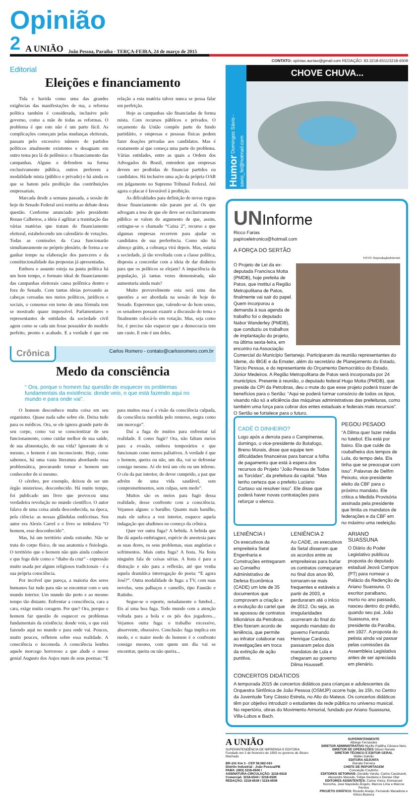Opinião
2 A UNIÃO João Pessoa, Paraíba - TERÇA-FEIRA, 24 de março de 2015
CONTATO: opiniao.auniao@gmail.com REDAÇÃO: 83.3218-6511/3218-6509
Editorial
Eleições e financiamento
Tida e havida como uma das grandes exigências das manifestações de rua, a reforma política também é considerada, inclusive pelo governo, como a mãe de todas as reformas. O problema é que este não é um parto fácil. As complicações começam pelas mudanças eleitorais, passam pelo excessivo número de partidos políticos atualmente existentes e desaguam em outro tema pra lá de polêmico: o financiamento das campanhas. Alguns o defendem na forma exclusivamente pública, outros preferem a modalidade mista (público e privado) e há ainda os que se batem pela proibição das contribuições empresariais.
Marcada desde a semana passada, a sessão de hoje do Senado Federal será restrita ao debate desta questão. Conforme anunciado pelo presidente Renan Calheiros, a ideia é agilizar a tramitação das várias matérias que tratam do financiamento eleitoral, estabelecendo um calendário de votações. Todas as comissões da Casa funcionarão simultaneamente no próprio plenário, de forma a se ganhar tempo na elaboração dos pareceres e da constitucionalidade das propostas já apresentadas.
Embora o assunto esteja na pauta política há um bom tempo, o formato ideal de financiamento das campanhas eleitorais causa polêmica dentro e fora do Senado. Com tantas ideias povoando as cabeças coroadas nos meios políticos, jurídicos e sociais, o consenso em torno de uma fórmula tem se mostrado quase impossível. Parlamentares e representantes de entidades da sociedade civil agem como se cada um fosse possuidor do modelo perfeito, pronto e acabado. E a verdade é que em relação a esta matéria talvez nunca se possa falar em perfeição.
Hoje as campanhas são financiadas de forma mista. Com recursos públicos e privados. O orçamento da União compõe parte do fundo partidário, e empresas e pessoas físicas podem fazer doações privadas aos candidatos. Mas é exatamente aí que começa uma parte do problema. Várias entidades, entre as quais a Ordem dos Advogados do Brasil, entendem que empresas devem ser proibidas de financiar partidos ou candidatos. Há inclusive uma ação da própria OAB em julgamento no Supremo Tribunal Federal. Até agora o placar é favorável à proibição.
As dificuldades para definição de novas regras desse financiamento não param por aí. Os que advogam a tese de que ele deve ser exclusivamente público se valem do argumento de que, assim, extingue-se o chamado “Caixa 2”, recurso a que algumas empresas recorrem para ajudar os candidatos de sua preferência. Como não há almoço grátis, a cobrança virá depois. Mas, estaria a sociedade, já tão revoltada com a classe política, disposta a concordar com a ideia de dar dinheiro para que os políticos se elejam? A impaciência da população, já tantas vezes demonstrada, não aumentaria ainda mais?
Muito provavelmente esta será uma das questões a ser abordada na sessão de hoje do Senado. Esperemos que, valendo-se do bom senso, os senadores possam exaurir a discussão do tema e finalmente colocá-lo em votação. Mas, seja como for, é preciso não esquecer que a democracia tem um custo. E este é um deles.
Crônica Carlos Romero - contato@carlosromero.com.br
Medo da consciência
“ Ora, porque o homem faz questão de esquecer os problemas fundamentais da existência: donde veio, o que está fazendo aqui no mundo e para onde vai”.
O homem desconhece muita coisa em seu organismo. Quase nada sabe sobre ele. Deixa tudo para os médicos. Ora, se ele ignora grande parte de seu corpo, como vai se conscientizar de seu funcionamento, como cuidar melhor de sua saúde, de sua alimentação, de sua vida? Ignorante de si mesmo, o homem é um inconsciente. Hoje, como sabemos, há uma vasta literatura abordando essa problemática, procurando tornar o homem um conhecedor de si mesmo.
O cérebro, por exemplo, deixou de ser um órgão misterioso, desconhecido. Há muito tempo, foi publicado um livro que provocou uma verdadeira revolução no mundo científico. O autor falava de uma coisa ainda desconhecida, na época, pela ciência: as nossas glândulas endócrinas. Seu autor era Alexis Carrel e o livro se intitulava “O homem, esse desconhecido”.
Mas, há um território ainda estranho. Não se trata do corpo físico, de sua anatomia e fisiologia. O território que o homem não quis ainda conhecer e que foge dele como o “diabo da cruz” - expressão muito usada por alguns religiosos tradicionais - é a sua própria consciência.
Por incrível que pareça, a maioria dos seres humanos faz tudo para não se encontrar com o seu mundo interior. Um mundo tão perto e ao mesmo tempo tão distante. Enfrentar a consciência, cara a cara, exige muita coragem. Por que? Ora, porque o homem faz questão de esquecer os problemas fundamentais da existência: donde veio, o que está fazendo aqui no mundo e para onde vai. Poucos, muito poucos, refletem sobre essa realidade. A consciência o incomoda. A consciência lembra aquele morcego horroroso a que alude o nosso genial Augusto dos Anjos num de seus poemas: “E para muitos essa é a visão da consciência culpada, da consciência mordida pelo remorso, negra como um morcego”.
Daí a fuga de muitos para enfrentar tal realidade. E como fugir? Ora, não faltam meios para a evasão, embora temporários e que funcionam como meros paliativos. A verdade é que o homem, queira ou não, um dia, vai se defrontar consigo mesmo. Aí ele terá um céu ou um inferno. O céu da paz interior, do dever cumprido, a paz que advém de uma vida saudável, sem comprometimentos, sem culpas, sem medo”.
Muitos são os meios para fugir dessa realidade, desse confronto com a consciência. Vejamos alguns: o barulho. Quanto mais barulho, mais ele sufoca a voz interior, esquece aquela indagação que aludimos no começo da crônica.
Quer ver outra fuga? A bebida. A bebida que lhe dá aquela embriaguez, espécie de anestesia para as suas dores, os seus problemas, suas angústias e sofrimentos. Mais outra fuga? A festa. Na festa ninguém fala de coisas sérias. A festa é para a distração e não para a reflexão, até que venha aquela dramática interrogação do poeta: “E agora José?”. Outra modalidade de fuga: a TV, com suas novelas, seus palhaços e camelôs, tipo Faustão e Ratinho.
Segue-se o esporte, notadamente o futebol... Eis aí uma boa fuga. Todo mundo com a atenção voltada para a bola e os pés dos jogadores... Vejamos outra fuga: o trabalho excessivo, absorvente, obsessivo. Conclusão: fuga implica em medo, e o maior medo do homem é o confronto consigo mesmo, com quem um dia vai se encontrar, queira ou não queira...
Humor Domingos Sávio - savio_fel@hotmail.com
CHOVE CHUVA...
UNInforme
Ricco Farias
papiroeletronico@hotmail.com
A FORÇA DO SERTÃO
FOTO: Reprodução/Internet
O Projeto de Lei da ex-deputada Francisca Motta (PMDB), hoje prefeita de Patos, que institui a Região Metropolitana de Patos, finalmente vai sair do papel. Quem incorporou a demanda à sua agenda de trabalho foi o deputado Nabor Wanderley (PMDB), que conduziu os trabalhos de implantação do projeto, na última sexta-feira, em encontro na Associação Comercial do Município Sertanejo. Participaram da reunião representantes do Ideme, do IBGE e da Emater, além do secretário de Planejamento do Estado, Tárcio Pessoa, e do representante do Orçamento Democrático do Estado, Júnior Medeiros. A Região Metropolitana de Patos será incorporada por 24 municípios. Presente à reunião, o deputado federal Hugo Motta (PMDB), que preside da CPI da Petrobras, deu o mote do que esse projeto poderá trazer de benefícios para o Sertão: “Aqui se poderá formar consórcio de todos os tipos, visando não só a eficiência das máquinas administrativas das prefeituras, como também uma força para cobrar dos entes estaduais e federais mais recursos”. O Sertão se fortalece para o futuro.
CADÊ O DINHEIRO?
Logo após a derrota para o Campinense, domingo, o vice-presidente do Botafogo, Breno Morais, disse que equipe tem dificuldades financeiras para bancar a folha de pagamento que está à espera dos recursos do Projeto “João Pessoa de Todas as Torcidas”, da prefeitura da capital. “Mas tenho certeza que o prefeito Luciano Cartaxo vai resolver isso”. Ele disse que poderá haver novas contratações para reforçar o elenco.
PEGOU PESADO
“A Dilma quer fazer média no futebol. Ela está por baixo. Ela que cuide da roubalheira dos tempos de Lula, do tempo dela. Ela tinha que se preocupar com isso”. Palavras de Delfim Peixoto, vice-presidente eleito da CBF para o próximo mandato. Ele critica a Medida Provisória assinada pela presidente que limita os mandatos de federações e da CBF em no máximo uma reeleição.
LENIÊNCIA I
Os executivos da empreiteira Setal Engenharia e Construções entregaram ao Conselho Administrativo de Defesa Econômica (CADE) um lote de 35 documentos que comprovam a criação e a evolução do cartel que se apossou de contratos bilionários da Petrobras. Eles fizeram acordo de leniência, que permite ao infrator colaborar nas investigações em troca da extinção de ação punitiva.
LENIÊNCIA 2
Ao CADE, os executivos da Setal disseram que os acordos entre as empreiteiras para burlar os contratos começaram no final dos anos 90, tornaram-se mais frequentes e estáveis a partir de 2003, e perduraram até o início de 2012. Ou seja, as irregularidades ocorreram do final do segundo mandato do governo Fernando Henrique Cardoso, passaram pelos dois mandatos de Lula e chegaram ao governo Dilma Housseff.
ARIANO SUASSUNA
O Diário do Poder Legislativo publicou proposta do deputado estadual Jeová Campos (PT) para nomear o Palácio da Redenção de Ariano Suassuna. O escritor paraibano, morto no ano passado, nasceu dentro do prédio, quando seu pai, João Suassuna, era presidente da Paraíba, em 1927. A proposta do petista ainda vai passar pelas comissões da Assembleia Legislativa antes de ser apreciada em plenário.
CONCERTOS DIDÁTICOS
A temporada 2015 de concertos didáticos para crianças e adolescentes da Orquestra Sinfônica de João Pessoa (OSMJP) ocorre hoje, às 15h, no Centro da Juventude Tony Cássio Estrela, no Alto do Mateus. Os concertos didáticos têm por objetivo introduzir o estudantes da rede pública no universo musical. No repertório, obras do Movimento Armorial, fundado por Ariano Suassuna, Villa-Lobos e Bach.
A UNIÃO
SUPERINTENDÊNCIA DE IMPRENSA E EDITORA
Fundado em 2 de fevereiro de 1893 no governo de Álvaro Machado
BR-101 Km 3 - CEP 58.082-010
Distrito Industrial - João Pessoa/PB
PABX: (083) 3218-6500 /
ASSINATURA-CIRCULAÇÃO: 3218-6518
Comercial: 3218-6544 / 3218-6526
REDAÇÃO: 3218-6539 / 3218-6509
SUPERINTENDENTE
Albiege Fernandes
DIRETOR ADMINISTRATIVO Murillo Padilha Câmara Neto
DIRETOR DE OPERAÇÕES Gilson Renato
DIRETOR TÉCNICO E EDITOR GERAL
Walter Galvão
EDITORA ADJUNTA
Renata Ferreira
CHEFE DE REPORTAGEM
Conceição Coutinho
EDITORES SETORIAIS: Geraldo Varela, Carlos Cavalcanti, Alexandre Macedo, Felipe Gesteira e Denise Vilar
EDITORES ASSISTENTES: Carlos Vieira, Emmanuel Noronha, José Napoleão Ângelo, Marcos Lima e Marcos Pereira
PROJETO GRÁFICO: Ricardo Araújo, Fernando Maradona e Klécio Bezerra